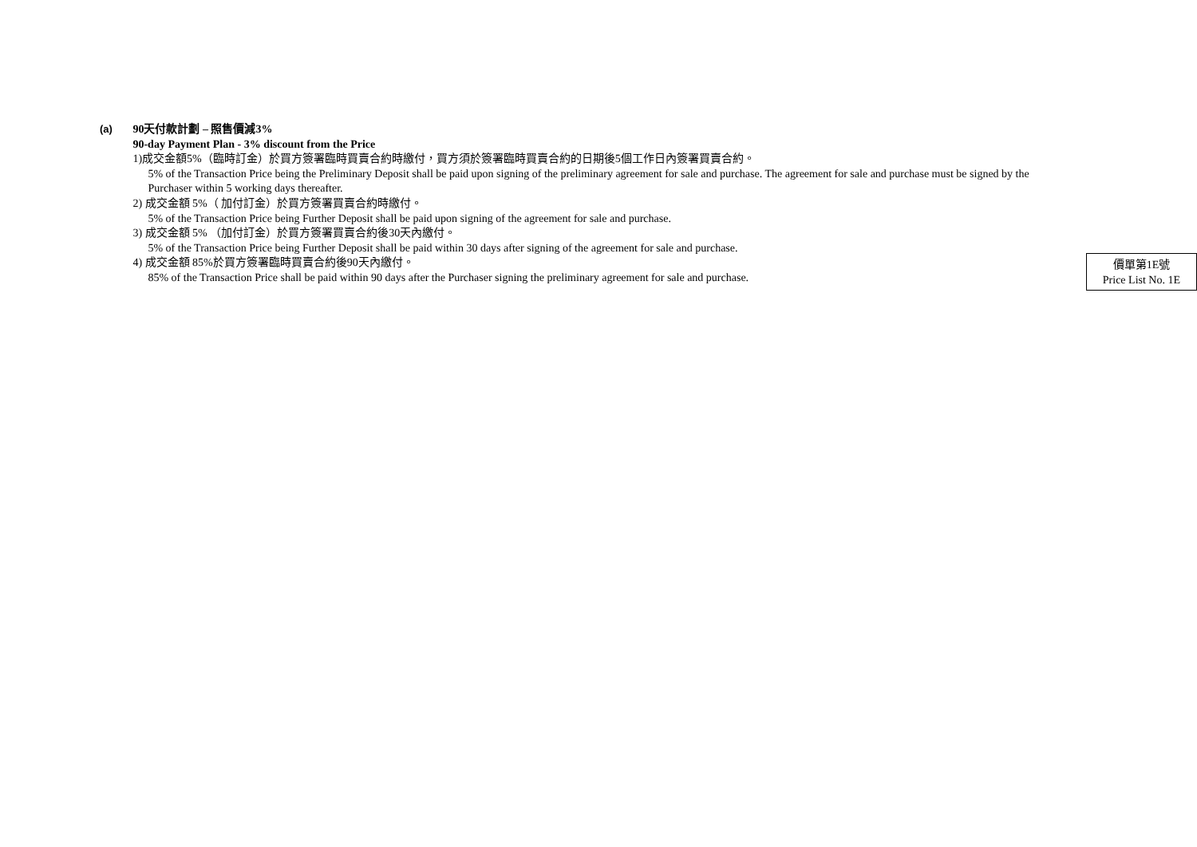(a)
90天付款計劃 – 照售價減3%
90-day Payment Plan - 3% discount from the Price
1)成交金額5%（臨時訂金）於買方簽署臨時買賣合約時繳付，買方須於簽署臨時買賣合約的日期後5個工作日內簽署買賣合約。
5% of the Transaction Price being the Preliminary Deposit shall be paid upon signing of the preliminary agreement for sale and purchase. The agreement for sale and purchase must be signed by the Purchaser within 5 working days thereafter.
2) 成交金額 5%（ 加付訂金）於買方簽署買賣合約時繳付。
5% of the Transaction Price being Further Deposit shall be paid upon signing of the agreement for sale and purchase.
3) 成交金額 5% （加付訂金）於買方簽署買賣合約後30天內繳付。
5% of the Transaction Price being Further Deposit shall be paid within 30 days after signing of the agreement for sale and purchase.
4) 成交金額 85%於買方簽署臨時買賣合約後90天內繳付。
85% of the Transaction Price shall be paid within 90 days after the Purchaser signing the preliminary agreement for sale and purchase.
價單第1E號
Price List No. 1E